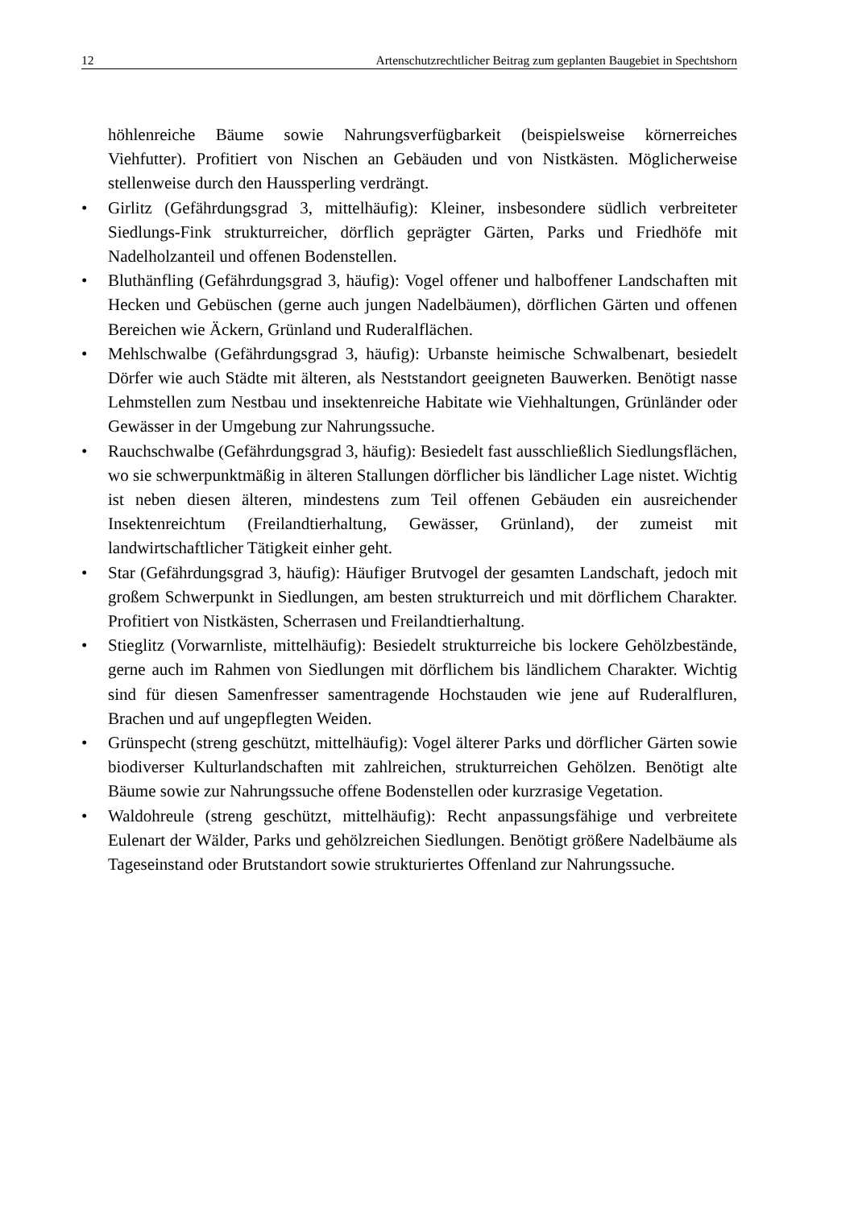12 Artenschutzrechtlicher Beitrag zum geplanten Baugebiet in Spechtshorn
höhlenreiche Bäume sowie Nahrungsverfügbarkeit (beispielsweise körnerreiches Viehfutter). Profitiert von Nischen an Gebäuden und von Nistkästen. Möglicherweise stellenweise durch den Haussperling verdrängt.
• Girlitz (Gefährdungsgrad 3, mittelhäufig): Kleiner, insbesondere südlich verbreiteter Siedlungs-Fink strukturreicher, dörflich geprägter Gärten, Parks und Friedhöfe mit Nadelholzanteil und offenen Bodenstellen.
• Bluthänfling (Gefährdungsgrad 3, häufig): Vogel offener und halboffener Landschaften mit Hecken und Gebüschen (gerne auch jungen Nadelbäumen), dörflichen Gärten und offenen Bereichen wie Äckern, Grünland und Ruderalflächen.
• Mehlschwalbe (Gefährdungsgrad 3, häufig): Urbanste heimische Schwalbenart, besiedelt Dörfer wie auch Städte mit älteren, als Neststandort geeigneten Bauwerken. Benötigt nasse Lehmstellen zum Nestbau und insektenreiche Habitate wie Viehhaltungen, Grünländer oder Gewässer in der Umgebung zur Nahrungssuche.
• Rauchschwalbe (Gefährdungsgrad 3, häufig): Besiedelt fast ausschließlich Siedlungsflächen, wo sie schwerpunktmäßig in älteren Stallungen dörflicher bis ländlicher Lage nistet. Wichtig ist neben diesen älteren, mindestens zum Teil offenen Gebäuden ein ausreichender Insektenreichtum (Freilandtierhaltung, Gewässer, Grünland), der zumeist mit landwirtschaftlicher Tätigkeit einher geht.
• Star (Gefährdungsgrad 3, häufig): Häufiger Brutvogel der gesamten Landschaft, jedoch mit großem Schwerpunkt in Siedlungen, am besten strukturreich und mit dörflichem Charakter. Profitiert von Nistkästen, Scherrasen und Freilandtierhaltung.
• Stieglitz (Vorwarnliste, mittelhäufig): Besiedelt strukturreiche bis lockere Gehölzbestände, gerne auch im Rahmen von Siedlungen mit dörflichem bis ländlichem Charakter. Wichtig sind für diesen Samenfresser samentragende Hochstauden wie jene auf Ruderalfluren, Brachen und auf ungepflegten Weiden.
• Grünspecht (streng geschützt, mittelhäufig): Vogel älterer Parks und dörflicher Gärten sowie biodiverser Kulturlandschaften mit zahlreichen, strukturreichen Gehölzen. Benötigt alte Bäume sowie zur Nahrungssuche offene Bodenstellen oder kurzrasige Vegetation.
• Waldohreule (streng geschützt, mittelhäufig): Recht anpassungsfähige und verbreitete Eulenart der Wälder, Parks und gehölzreichen Siedlungen. Benötigt größere Nadelbäume als Tageseinstand oder Brutstandort sowie strukturiertes Offenland zur Nahrungssuche.